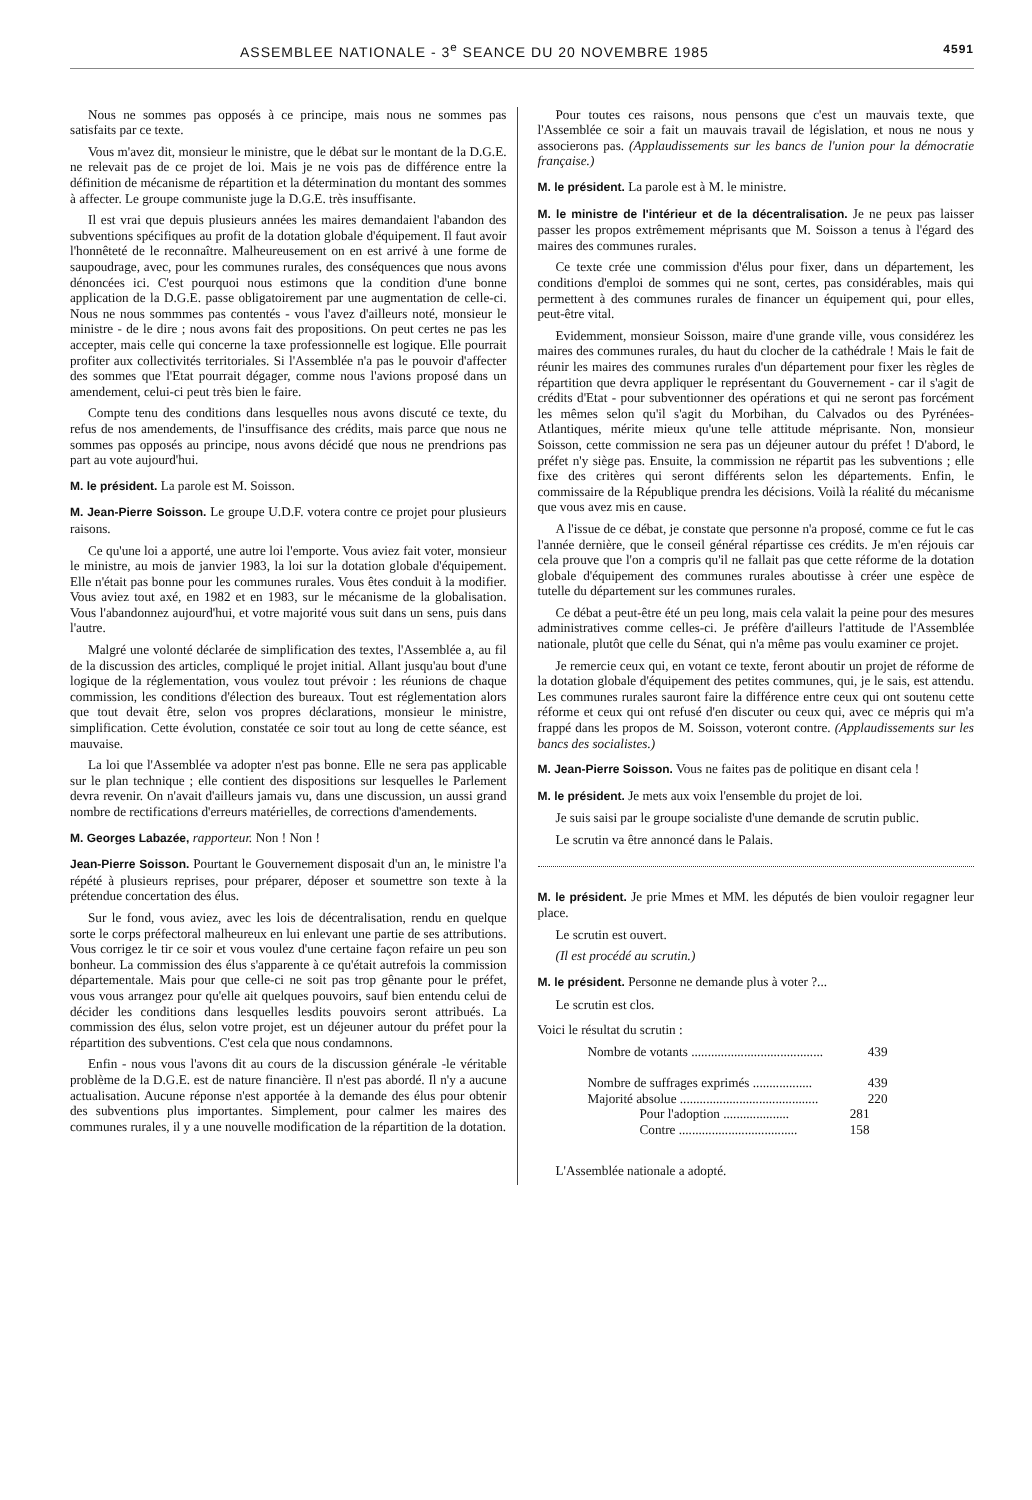ASSEMBLEE NATIONALE - 3<sup>e</sup> SEANCE DU 20 NOVEMBRE 1985 4591
Nous ne sommes pas opposés à ce principe, mais nous ne sommes pas satisfaits par ce texte.
Vous m'avez dit, monsieur le ministre, que le débat sur le montant de la D.G.E. ne relevait pas de ce projet de loi. Mais je ne vois pas de différence entre la définition de mécanisme de répartition et la détermination du montant des sommes à affecter. Le groupe communiste juge la D.G.E. très insuffisante.
Il est vrai que depuis plusieurs années les maires demandaient l'abandon des subventions spécifiques au profit de la dotation globale d'équipement. Il faut avoir l'honnêteté de le reconnaître. Malheureusement on en est arrivé à une forme de saupoudrage, avec, pour les communes rurales, des conséquences que nous avons dénoncées ici. C'est pourquoi nous estimons que la condition d'une bonne application de la D.G.E. passe obligatoirement par une augmentation de celle-ci. Nous ne nous sommmes pas contentés - vous l'avez d'ailleurs noté, monsieur le ministre - de le dire ; nous avons fait des propositions. On peut certes ne pas les accepter, mais celle qui concerne la taxe professionnelle est logique. Elle pourrait profiter aux collectivités territoriales. Si l'Assemblée n'a pas le pouvoir d'affecter des sommes que l'Etat pourrait dégager, comme nous l'avions proposé dans un amendement, celui-ci peut très bien le faire.
Compte tenu des conditions dans lesquelles nous avons discuté ce texte, du refus de nos amendements, de l'insuffisance des crédits, mais parce que nous ne sommes pas opposés au principe, nous avons décidé que nous ne prendrions pas part au vote aujourd'hui.
M. le président. La parole est M. Soisson.
M. Jean-Pierre Soisson. Le groupe U.D.F. votera contre ce projet pour plusieurs raisons.
Ce qu'une loi a apporté, une autre loi l'emporte. Vous aviez fait voter, monsieur le ministre, au mois de janvier 1983, la loi sur la dotation globale d'équipement. Elle n'était pas bonne pour les communes rurales. Vous êtes conduit à la modifier. Vous aviez tout axé, en 1982 et en 1983, sur le mécanisme de la globalisation. Vous l'abandonnez aujourd'hui, et votre majorité vous suit dans un sens, puis dans l'autre.
Malgré une volonté déclarée de simplification des textes, l'Assemblée a, au fil de la discussion des articles, compliqué le projet initial. Allant jusqu'au bout d'une logique de la réglementation, vous voulez tout prévoir : les réunions de chaque commission, les conditions d'élection des bureaux. Tout est réglementation alors que tout devait être, selon vos propres déclarations, monsieur le ministre, simplification. Cette évolution, constatée ce soir tout au long de cette séance, est mauvaise.
La loi que l'Assemblée va adopter n'est pas bonne. Elle ne sera pas applicable sur le plan technique ; elle contient des dispositions sur lesquelles le Parlement devra revenir. On n'avait d'ailleurs jamais vu, dans une discussion, un aussi grand nombre de rectifications d'erreurs matérielles, de corrections d'amendements.
M. Georges Labazée, rapporteur. Non ! Non !
Jean-Pierre Soisson. Pourtant le Gouvernement disposait d'un an, le ministre l'a répété à plusieurs reprises, pour préparer, déposer et soumettre son texte à la prétendue concertation des élus.
Sur le fond, vous aviez, avec les lois de décentralisation, rendu en quelque sorte le corps préfectoral malheureux en lui enlevant une partie de ses attributions. Vous corrigez le tir ce soir et vous voulez d'une certaine façon refaire un peu son bonheur. La commission des élus s'apparente à ce qu'était autrefois la commission départementale. Mais pour que celle-ci ne soit pas trop gênante pour le préfet, vous vous arrangez pour qu'elle ait quelques pouvoirs, sauf bien entendu celui de décider les conditions dans lesquelles lesdits pouvoirs seront attribués. La commission des élus, selon votre projet, est un déjeuner autour du préfet pour la répartition des subventions. C'est cela que nous condamnons.
Enfin - nous vous l'avons dit au cours de la discussion générale -le véritable problème de la D.G.E. est de nature financière. Il n'est pas abordé. Il n'y a aucune actualisation. Aucune réponse n'est apportée à la demande des élus pour obtenir des subventions plus importantes. Simplement, pour calmer les maires des communes rurales, il y a une nouvelle modification de la répartition de la dotation.
Pour toutes ces raisons, nous pensons que c'est un mauvais texte, que l'Assemblée ce soir a fait un mauvais travail de législation, et nous ne nous y associerons pas. (Applaudissements sur les bancs de l'union pour la démocratie française.)
M. le président. La parole est à M. le ministre.
M. le ministre de l'intérieur et de la décentralisation. Je ne peux pas laisser passer les propos extrêmement méprisants que M. Soisson a tenus à l'égard des maires des communes rurales.
Ce texte crée une commission d'élus pour fixer, dans un département, les conditions d'emploi de sommes qui ne sont, certes, pas considérables, mais qui permettent à des communes rurales de financer un équipement qui, pour elles, peut-être vital.
Evidemment, monsieur Soisson, maire d'une grande ville, vous considérez les maires des communes rurales, du haut du clocher de la cathédrale ! Mais le fait de réunir les maires des communes rurales d'un département pour fixer les règles de répartition que devra appliquer le représentant du Gouvernement - car il s'agit de crédits d'Etat - pour subventionner des opérations et qui ne seront pas forcément les mêmes selon qu'il s'agit du Morbihan, du Calvados ou des Pyrénées-Atlantiques, mérite mieux qu'une telle attitude méprisante. Non, monsieur Soisson, cette commission ne sera pas un déjeuner autour du préfet ! D'abord, le préfet n'y siège pas. Ensuite, la commission ne répartit pas les subventions ; elle fixe des critères qui seront différents selon les départements. Enfin, le commissaire de la République prendra les décisions. Voilà la réalité du mécanisme que vous avez mis en cause.
A l'issue de ce débat, je constate que personne n'a proposé, comme ce fut le cas l'année dernière, que le conseil général répartisse ces crédits. Je m'en réjouis car cela prouve que l'on a compris qu'il ne fallait pas que cette réforme de la dotation globale d'équipement des communes rurales aboutisse à créer une espèce de tutelle du département sur les communes rurales.
Ce débat a peut-être été un peu long, mais cela valait la peine pour des mesures administratives comme celles-ci. Je préfère d'ailleurs l'attitude de l'Assemblée nationale, plutôt que celle du Sénat, qui n'a même pas voulu examiner ce projet.
Je remercie ceux qui, en votant ce texte, feront aboutir un projet de réforme de la dotation globale d'équipement des petites communes, qui, je le sais, est attendu. Les communes rurales sauront faire la différence entre ceux qui ont soutenu cette réforme et ceux qui ont refusé d'en discuter ou ceux qui, avec ce mépris qui m'a frappé dans les propos de M. Soisson, voteront contre. (Applaudissements sur les bancs des socialistes.)
M. Jean-Pierre Soisson. Vous ne faites pas de politique en disant cela !
M. le président. Je mets aux voix l'ensemble du projet de loi.
Je suis saisi par le groupe socialiste d'une demande de scrutin public.
Le scrutin va être annoncé dans le Palais.
M. le président. Je prie Mmes et MM. les députés de bien vouloir regagner leur place.
Le scrutin est ouvert.
(Il est procédé au scrutin.)
M. le président. Personne ne demande plus à voter ?...
Le scrutin est clos.
Voici le résultat du scrutin :
Nombre de votants ........................................ 439
Nombre de suffrages exprimés .................. 439
Majorité absolue .......................................... 220
Pour l'adoption .................... 281
Contre .................................... 158
L'Assemblée nationale a adopté.